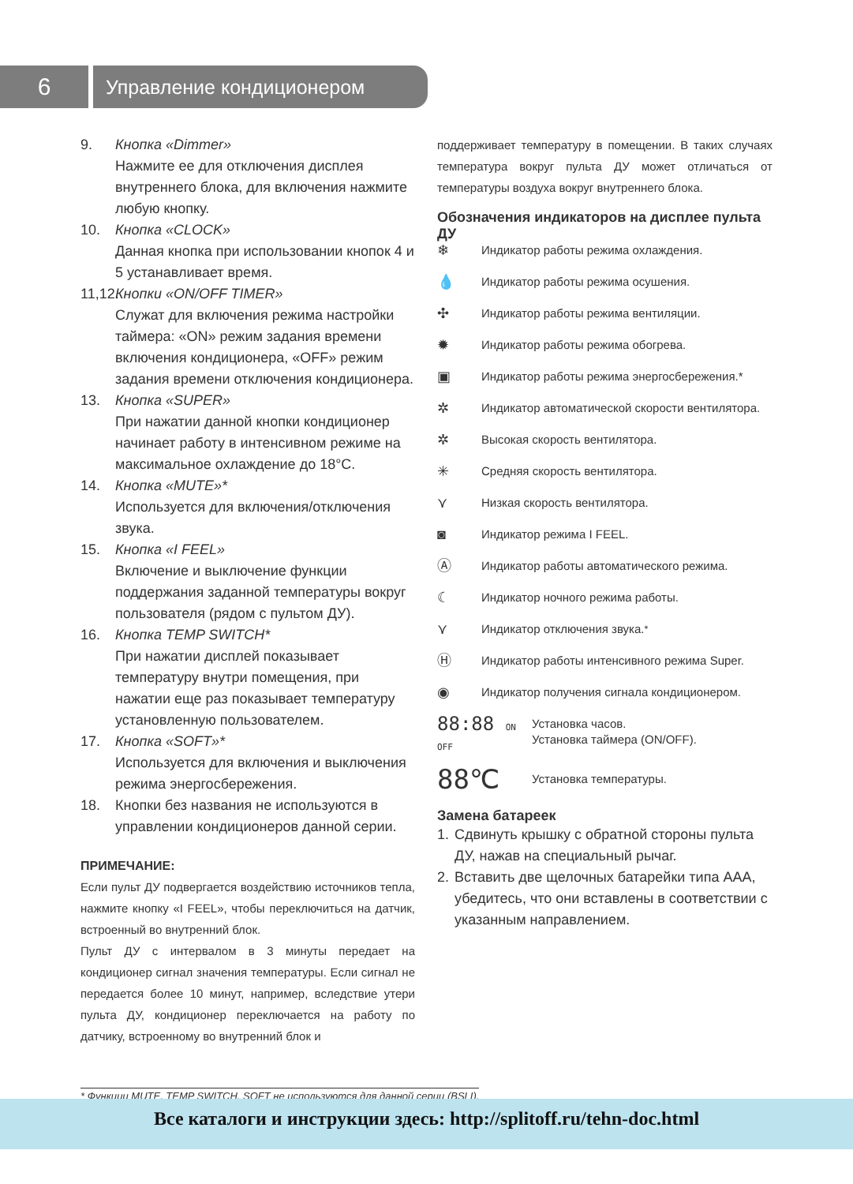6
Управление кондиционером
9. Кнопка «Dimmer»
Нажмите ее для отключения дисплея внутреннего блока, для включения нажмите любую кнопку.
10. Кнопка «CLOCK»
Данная кнопка при использовании кнопок 4 и 5 устанавливает время.
11,12.
Кнопки «ON/OFF TIMER»
Служат для включения режима настройки таймера: «ON» режим задания времени включения кондиционера, «OFF» режим задания времени отключения кондиционера.
13. Кнопка «SUPER»
При нажатии данной кнопки кондиционер начинает работу в интенсивном режиме на максимальное охлаждение до 18°C.
14. Кнопка «MUTE»*
Используется для включения/отключения звука.
15. Кнопка «I FEEL»
Включение и выключение функции поддержания заданной температуры вокруг пользователя (рядом с пультом ДУ).
16. Кнопка TEMP SWITCH*
При нажатии дисплей показывает температуру внутри помещения, при нажатии еще раз показывает температуру установленную пользователем.
17. Кнопка «SOFT»*
Используется для включения и выключения режима энергосбережения.
18. Кнопки без названия не используются в управлении кондиционеров данной серии.
ПРИМЕЧАНИЕ:
Если пульт ДУ подвергается воздействию источников тепла, нажмите кнопку «I FEEL», чтобы переключиться на датчик, встроенный во внутренний блок.
Пульт ДУ с интервалом в 3 минуты передает на кондиционер сигнал значения температуры. Если сигнал не передается более 10 минут, например, вследствие утери пульта ДУ, кондиционер переключается на работу по датчику, встроенному во внутренний блок и
поддерживает температуру в помещении. В таких случаях температура вокруг пульта ДУ может отличаться от температуры воздуха вокруг внутреннего блока.
Обозначения индикаторов на дисплее пульта ДУ
❄ Индикатор работы режима охлаждения.
💧 Индикатор работы режима осушения.
✣ Индикатор работы режима вентиляции.
✹ Индикатор работы режима обогрева.
▣ Индикатор работы режима энергосбережения.*
✲ Индикатор автоматической скорости вентилятора.
✲ Высокая скорость вентилятора.
✳ Средняя скорость вентилятора.
⋎ Низкая скорость вентилятора.
◙ Индикатор режима I FEEL.
Ⓐ Индикатор работы автоматического режима.
☾ Индикатор ночного режима работы.
⋎ Индикатор отключения звука.<sup>*</sup>
Ⓗ Индикатор работы интенсивного режима Super.
◉ Индикатор получения сигнала кондиционером.
88:88 ON OFF Установка часов.
Установка таймера (ON/OFF).
88℃ Установка температуры.
Замена батареек
1. Сдвинуть крышку с обратной стороны пульта ДУ, нажав на специальный рычаг.
2. Вставить две щелочных батарейки типа AAA, убедитесь, что они вставлены в соответствии с указанным направлением.
* Функции MUTE, TEMP SWITCH, SOFT не используются для данной серии (BSLI).
Все каталоги и инструкции здесь: http://splitoff.ru/tehn-doc.html